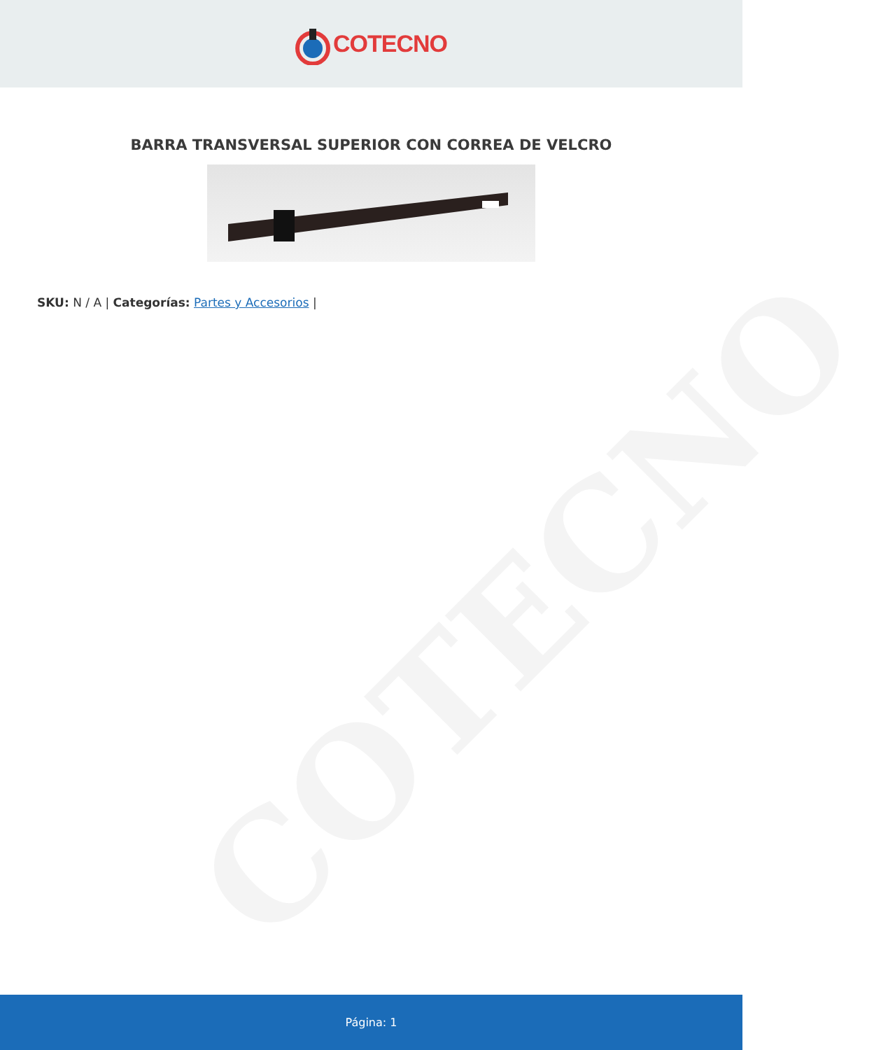COTECNO
COTECNO
BARRA TRANSVERSAL SUPERIOR CON CORREA DE VELCRO
SKU: N / A | Categorías: Partes y Accesorios |
Página: 1